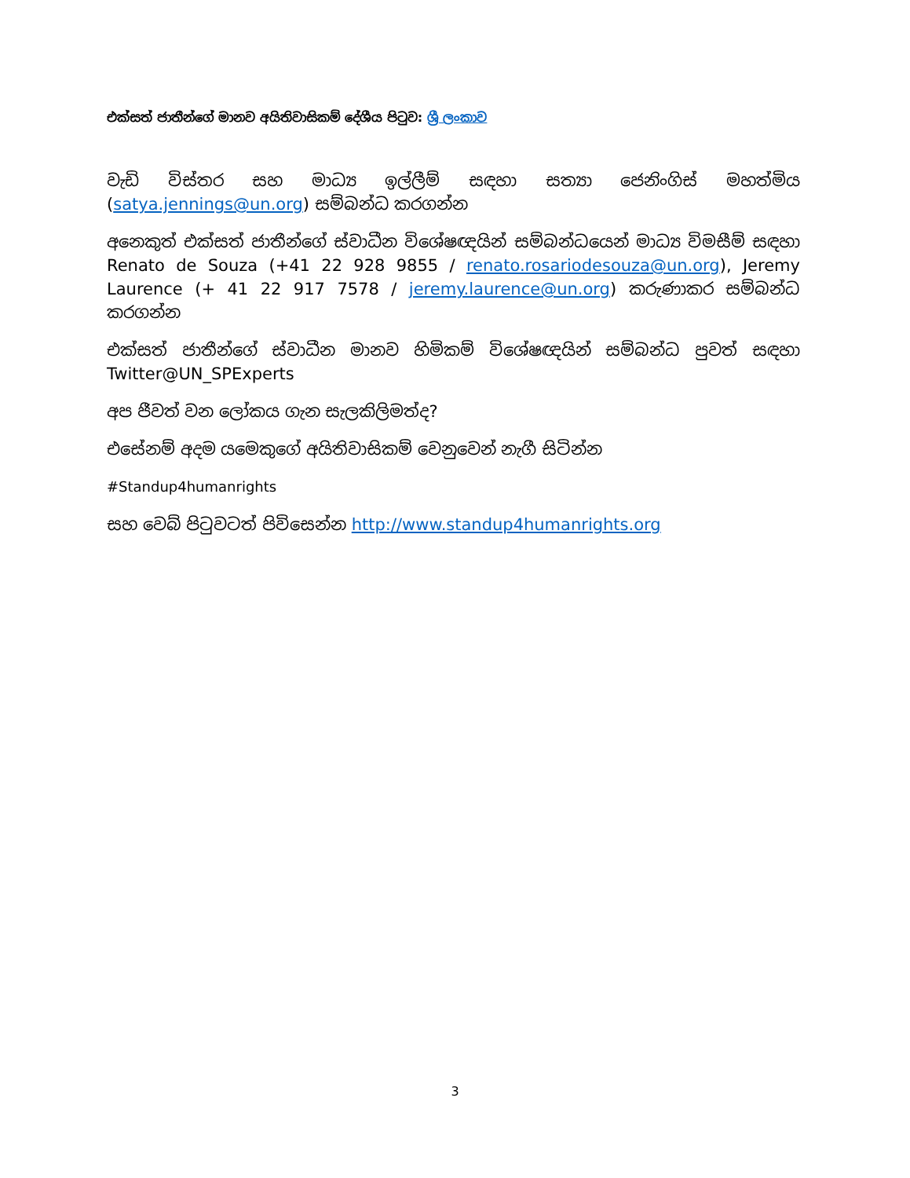එක්සත් ජාතීන්ගේ මානව අයිතිවාසිකම් දේශීය පිටුව: ශ්‍රී ලංකාව
වැඩි විස්තර සහ මාධ්‍ය ඉල්ලීම් සඳහා සත්‍යා ජෙනිංගිස් මහත්මිය (satya.jennings@un.org) සම්බන්ධ කරගන්න
අනෙකුත් එක්සත් ජාතීන්ගේ ස්වාධීන විශේෂඥයින් සම්බන්ධයෙන් මාධ්‍ය විමසීම් සඳහා Renato de Souza (+41 22 928 9855 / renato.rosariodesouza@un.org), Jeremy Laurence (+ 41 22 917 7578 / jeremy.laurence@un.org) කරුණාකර සම්බන්ධ කරගන්න
එක්සත් ජාතීන්ගේ ස්වාධීන මානව හිමිකම් විශේෂඥයින් සම්බන්ධ පුවත් සඳහා Twitter@UN_SPExperts
අප ජීවත් වන ලෝකය ගැන සැලකිලිමත්ද?
එසේනම් අදම යමෙකුගේ අයිතිවාසිකම් වෙනුවෙන් නැගී සිටින්න
#Standup4humanrights
සහ වෙබ් පිටුවටත් පිවිසෙන්න http://www.standup4humanrights.org
3